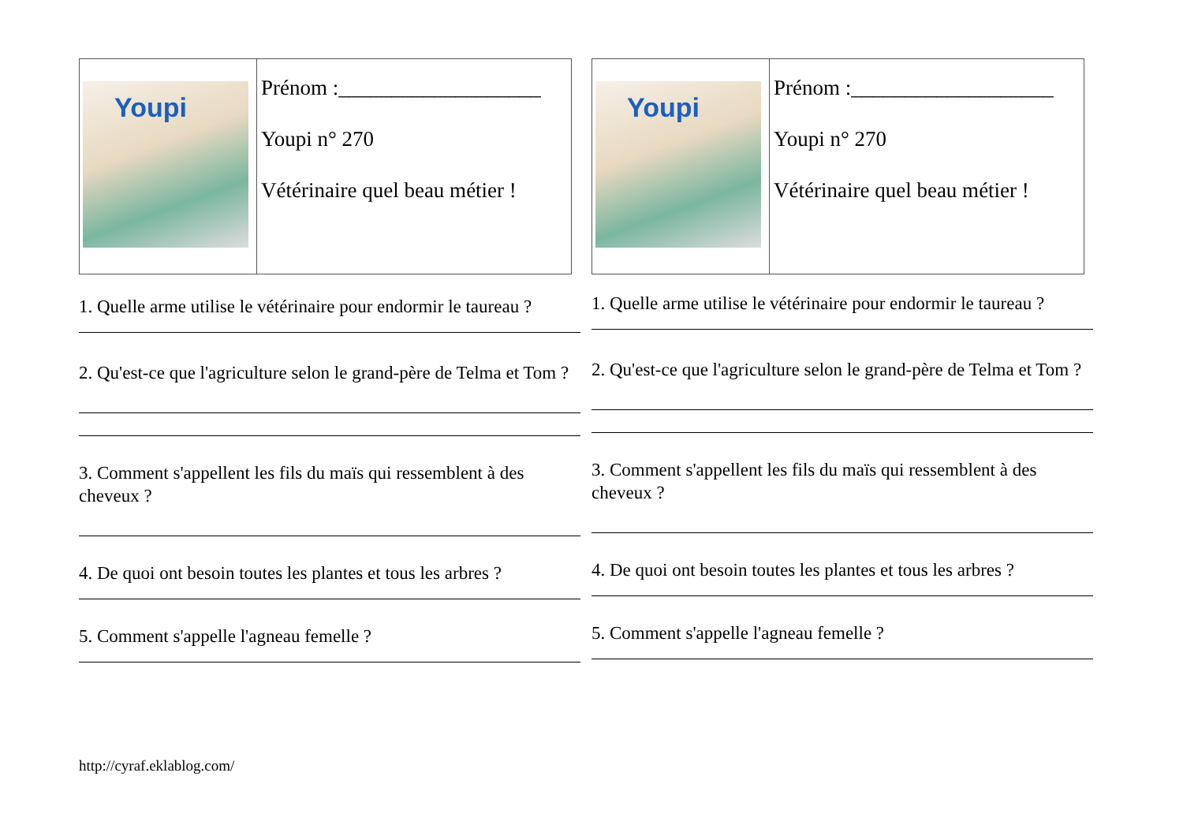| Youpi | Prénom :___________________ Youpi n° 270 Vétérinaire quel beau métier ! |
1. Quelle arme utilise le vétérinaire pour endormir le taureau ?
2. Qu'est-ce que l'agriculture selon le grand-père de Telma et Tom ?
3. Comment s'appellent les fils du maïs qui ressemblent à des cheveux ?
4. De quoi ont besoin toutes les plantes et tous les arbres ?
5. Comment s'appelle l'agneau femelle ?
| Youpi | Prénom :___________________ Youpi n° 270 Vétérinaire quel beau métier ! |
1. Quelle arme utilise le vétérinaire pour endormir le taureau ?
2. Qu'est-ce que l'agriculture selon le grand-père de Telma et Tom ?
3. Comment s'appellent les fils du maïs qui ressemblent à des cheveux ?
4. De quoi ont besoin toutes les plantes et tous les arbres ?
5. Comment s'appelle l'agneau femelle ?
http://cyraf.eklablog.com/